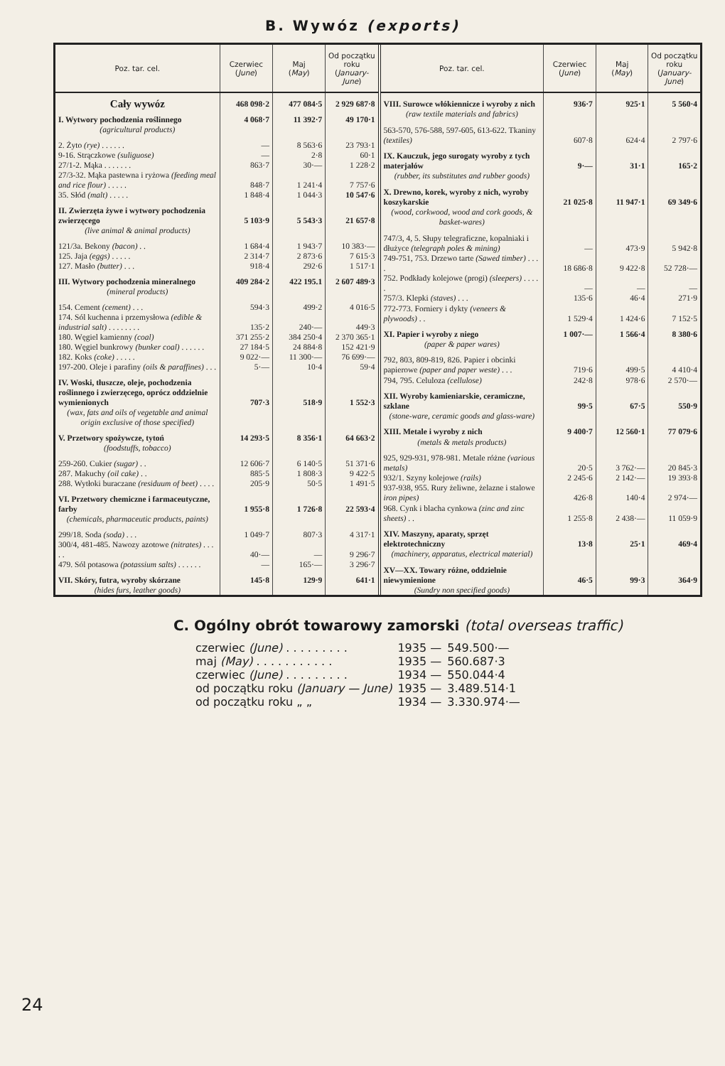B. Wywóz (exports)
| Poz. tar. cel. | Czerwiec ( June ) | Maj ( May ) | Od początku roku ( January-June ) |
| --- | --- | --- | --- |
| Cały wywóz | 468 098·2 | 477 084·5 | 2 929 687·8 |
| I. Wytwory pochodzenia roślinnego | 4 068·7 | 11 392·7 | 49 170·1 |
| (agricultural products) | | | |
| 2. Żyto (rye) . . . . . . | — | 8 563·6 | 23 793·1 |
| 9-16. Strączkowe (suliguose) | — | 2·8 | 60·1 |
| 27/1-2. Mąka . . . . . . . | 863·7 | 30·— | 1 228·2 |
| 27/3-32. Mąka pastewna i ryżowa (feeding meal and rice flour) . . . . . | 848·7 | 1 241·4 | 7 757·6 |
| 35. Słód (malt) . . . . . | 1 848·4 | 1 044·3 | 10 547·6 |
| II. Zwierzęta żywe i wytwory pochodzenia zwierzęcego | 5 103·9 | 5 543·3 | 21 657·8 |
| (live animal & animal products) | | | |
| 121/3a. Bekony (bacon) . . | 1 684·4 | 1 943·7 | 10 383·— |
| 125. Jaja (eggs) . . . . . | 2 314·7 | 2 873·6 | 7 615·3 |
| 127. Masło (butter) . . . | 918·4 | 292·6 | 1 517·1 |
| III. Wytwory pochodzenia mineralnego | 409 284·2 | 422 195.1 | 2 607 489·3 |
| (mineral products) | | | |
| 154. Cement (cement) . . . | 594·3 | 499·2 | 4 016·5 |
| 174. Sól kuchenna i przemysłowa (edible & industrial salt) . . . . . . . . | 135·2 | 240·— | 449·3 |
| 180. Węgiel kamienny (coal) | 371 255·2 | 384 250·4 | 2 370 365·1 |
| 180. Węgiel bunkrowy (bunker coal) . . . . . . | 27 184·5 | 24 884·8 | 152 421·9 |
| 182. Koks (coke) . . . . . | 9 022·— | 11 300·— | 76 699·— |
| 197-200. Oleje i parafiny (oils & paraffines) . . . | 5·— | 10·4 | 59·4 |
| IV. Woski, tłuszcze, oleje, pochodzenia roślinnego i zwierzęcego, oprócz oddzielnie wymienionych | 707·3 | 518·9 | 1 552·3 |
| (wax, fats and oils of vegetable and animal origin exclusive of those specified) | | | |
| V. Przetwory spożywcze, tytoń | 14 293·5 | 8 356·1 | 64 663·2 |
| (foodstuffs, tobacco) | | | |
| 259-260. Cukier (sugar) . . | 12 606·7 | 6 140·5 | 51 371·6 |
| 287. Makuchy (oil cake) . . | 885·5 | 1 808·3 | 9 422·5 |
| 288. Wytłoki buraczane (residuum of beet) . . . . | 205·9 | 50·5 | 1 491·5 |
| VI. Przetwory chemiczne i farmaceutyczne, farby | 1 955·8 | 1 726·8 | 22 593·4 |
| (chemicals, pharmaceutic products, paints) | | | |
| 299/18. Soda (soda) . . . | 1 049·7 | 807·3 | 4 317·1 |
| 300/4, 481-485. Nawozy azotowe (nitrates) . . . . . | 40·— | — | 9 296·7 |
| 479. Sól potasowa (potassium salts) . . . . . . | — | 165·— | 3 296·7 |
| VII. Skóry, futra, wyroby skórzane | 145·8 | 129·9 | 641·1 |
| (hides furs, leather goods) | | | |
| Poz. tar. cel. | Czerwiec ( June ) | Maj ( May ) | Od początku roku ( January-June ) |
| --- | --- | --- | --- |
| VIII. Surowce włókiennicze i wyroby z nich | 936·7 | 925·1 | 5 560·4 |
| (raw textile materials and fabrics) | | | |
| 563-570, 576-588, 597-605, 613-622. Tkaniny (textiles) | 607·8 | 624·4 | 2 797·6 |
| IX. Kauczuk, jego surogaty wyroby z tych materjałów | 9·— | 31·1 | 165·2 |
| (rubber, its substitutes and rubber goods) | | | |
| X. Drewno, korek, wyroby z nich, wyroby koszykarskie | 21 025·8 | 11 947·1 | 69 349·6 |
| (wood, corkwood, wood and cork goods, & basket-wares) | | | |
| 747/3, 4, 5. Słupy telegraficzne, kopalniaki i dłużyce (telegraph poles & mining) | — | 473·9 | 5 942·8 |
| 749-751, 753. Drzewo tarte (Sawed timber) . . . . | 18 686·8 | 9 422·8 | 52 728·— |
| 752. Podkłady kolejowe (progi) (sleepers) . . . . . | — | — | — |
| 757/3. Klepki (staves) . . . | 135·6 | 46·4 | 271·9 |
| 772-773. Forniery i dykty (veneers & plywoods) . . | 1 529·4 | 1 424·6 | 7 152·5 |
| XI. Papier i wyroby z niego | 1 007·— | 1 566·4 | 8 380·6 |
| (paper & paper wares) | | | |
| 792, 803, 809-819, 826. Papier i obcinki papierowe (paper and paper weste) . . . | 719·6 | 499·5 | 4 410·4 |
| 794, 795. Celuloza (cellulose) | 242·8 | 978·6 | 2 570·— |
| XII. Wyroby kamieniarskie, ceramiczne, szklane | 99·5 | 67·5 | 550·9 |
| (stone-ware, ceramic goods and glass-ware) | | | |
| XIII. Metale i wyroby z nich | 9 400·7 | 12 560·1 | 77 079·6 |
| (metals & metals products) | | | |
| 925, 929-931, 978-981. Metale różne (various metals) | 20·5 | 3 762·— | 20 845·3 |
| 932/1. Szyny kolejowe (rails) | 2 245·6 | 2 142·— | 19 393·8 |
| 937-938, 955. Rury żeliwne, żelazne i stalowe iron pipes) | 426·8 | 140·4 | 2 974·— |
| 968. Cynk i blacha cynkowa (zinc and zinc sheets) . . | 1 255·8 | 2 438·— | 11 059·9 |
| XIV. Maszyny, aparaty, sprzęt elektrotechniczny | 13·8 | 25·1 | 469·4 |
| (machinery, apparatus, electrical material) | | | |
| XV—XX. Towary różne, oddzielnie niewymienione | 46·5 | 99·3 | 364·9 |
| (Sundry non specified goods) | | | |
C. Ogólny obrót towarowy zamorski (total overseas traffic)
| czerwiec (June) . . . . . . . . . | 1935 — | 549.500·— |
| maj (May) . . . . . . . . . . . | 1935 — | 560.687·3 |
| czerwiec (June) . . . . . . . . . | 1934 — | 550.044·4 |
| od początku roku (January — June) | 1935 — | 3.489.514·1 |
| od początku roku „ „ | 1934 — | 3.330.974·— |
24